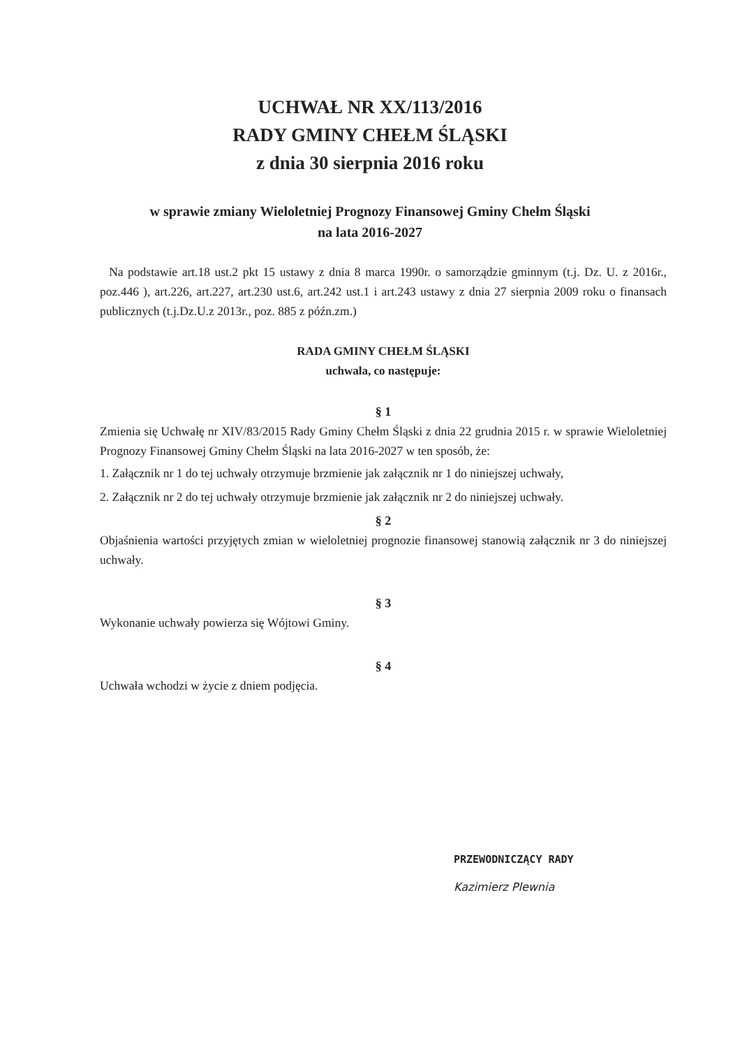UCHWAŁ NR XX/113/2016
RADY GMINY CHEŁM ŚLĄSKI
z dnia 30 sierpnia 2016 roku
w sprawie zmiany Wieloletniej Prognozy Finansowej Gminy Chełm Śląski
na lata 2016-2027
Na podstawie art.18 ust.2 pkt 15 ustawy z dnia 8 marca 1990r. o samorządzie gminnym (t.j. Dz. U. z 2016r., poz.446 ), art.226, art.227, art.230 ust.6, art.242 ust.1 i art.243 ustawy z dnia 27 sierpnia 2009 roku o finansach publicznych (t.j.Dz.U.z 2013r., poz. 885 z późn.zm.)
RADA GMINY CHEŁM ŚLĄSKI
uchwala, co następuje:
§ 1
Zmienia się Uchwałę nr XIV/83/2015 Rady Gminy Chełm Śląski z dnia 22 grudnia 2015 r. w sprawie Wieloletniej Prognozy Finansowej Gminy Chełm Śląski na lata 2016-2027 w ten sposób, że:
1. Załącznik nr 1 do tej uchwały otrzymuje brzmienie jak załącznik nr 1 do niniejszej uchwały,
2. Załącznik nr 2 do tej uchwały otrzymuje brzmienie jak załącznik nr 2 do niniejszej uchwały.
§ 2
Objaśnienia wartości przyjętych zmian w wieloletniej prognozie finansowej stanowią załącznik nr 3 do niniejszej uchwały.
§ 3
Wykonanie uchwały powierza się Wójtowi Gminy.
§ 4
Uchwała wchodzi w życie z dniem podjęcia.
PRZEWODNICZĄCY RADY
Kazimierz Plewnia